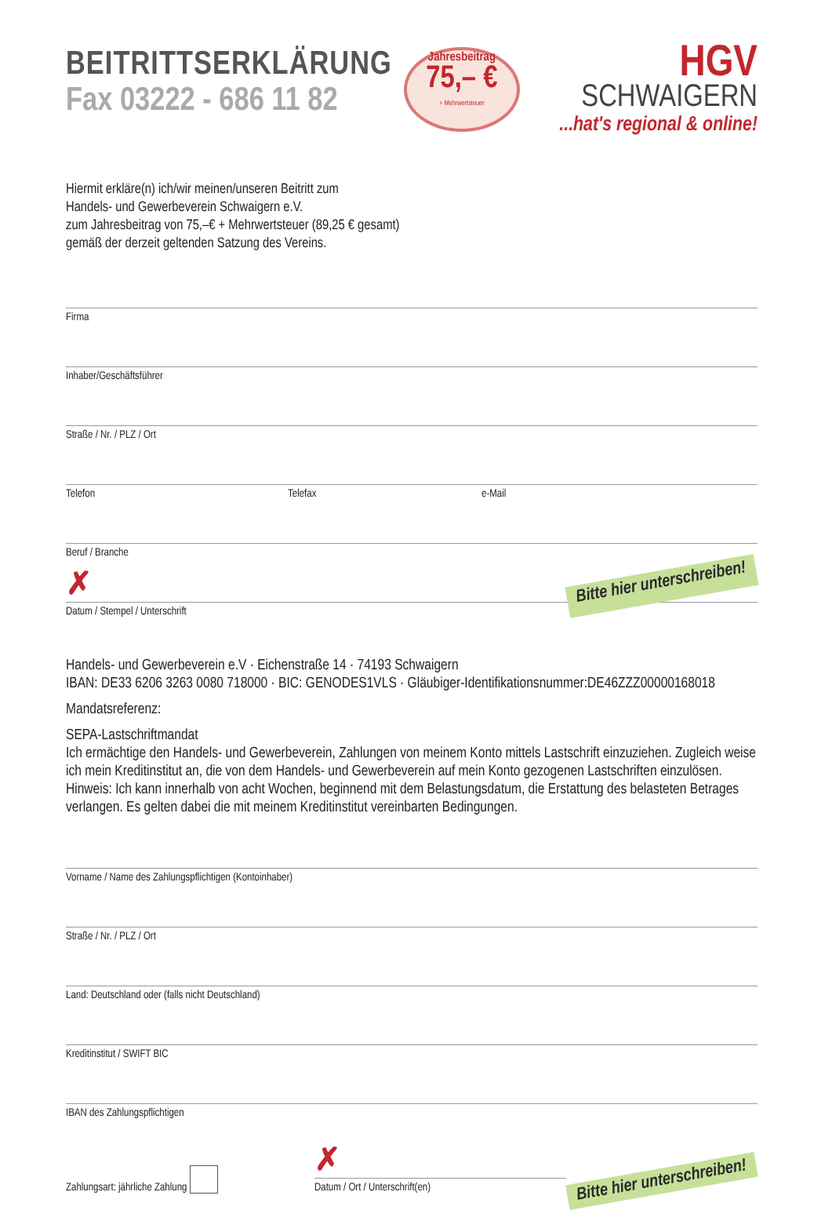BEITRITTSERKLÄRUNG
Fax 03222 - 686 11 82
Jahresbeitrag
75,– €
+ Mehrwertsteuer
HGV
SCHWAIGERN
...hat's regional & online!
Hiermit erkläre(n) ich/wir meinen/unseren Beitritt zum
Handels- und Gewerbeverein Schwaigern e.V.
zum Jahresbeitrag von 75,–€ + Mehrwertsteuer (89,25 € gesamt)
gemäß der derzeit geltenden Satzung des Vereins.
Firma
Inhaber/Geschäftsführer
Straße / Nr. / PLZ / Ort
Telefon Telefax e-Mail
Beruf / Branche
✗ Bitte hier unterschreiben!
Datum / Stempel / Unterschrift
Handels- und Gewerbeverein e.V · Eichenstraße 14 · 74193 Schwaigern
IBAN: DE33 6206 3263 0080 718000 · BIC: GENODES1VLS · Gläubiger-Identifikationsnummer:DE46ZZZ00000168018
Mandatsreferenz:
SEPA-Lastschriftmandat
Ich ermächtige den Handels- und Gewerbeverein, Zahlungen von meinem Konto mittels Lastschrift einzuziehen. Zugleich weise ich mein Kreditinstitut an, die von dem Handels- und Gewerbeverein auf mein Konto gezogenen Lastschriften einzulösen.
Hinweis: Ich kann innerhalb von acht Wochen, beginnend mit dem Belastungsdatum, die Erstattung des belasteten Betrages verlangen. Es gelten dabei die mit meinem Kreditinstitut vereinbarten Bedingungen.
Vorname / Name des Zahlungspflichtigen (Kontoinhaber)
Straße / Nr. / PLZ / Ort
Land: Deutschland oder (falls nicht Deutschland)
Kreditinstitut / SWIFT BIC
IBAN des Zahlungspflichtigen
Zahlungsart: jährliche Zahlung
✗
Datum / Ort / Unterschrift(en)
Bitte hier unterschreiben!